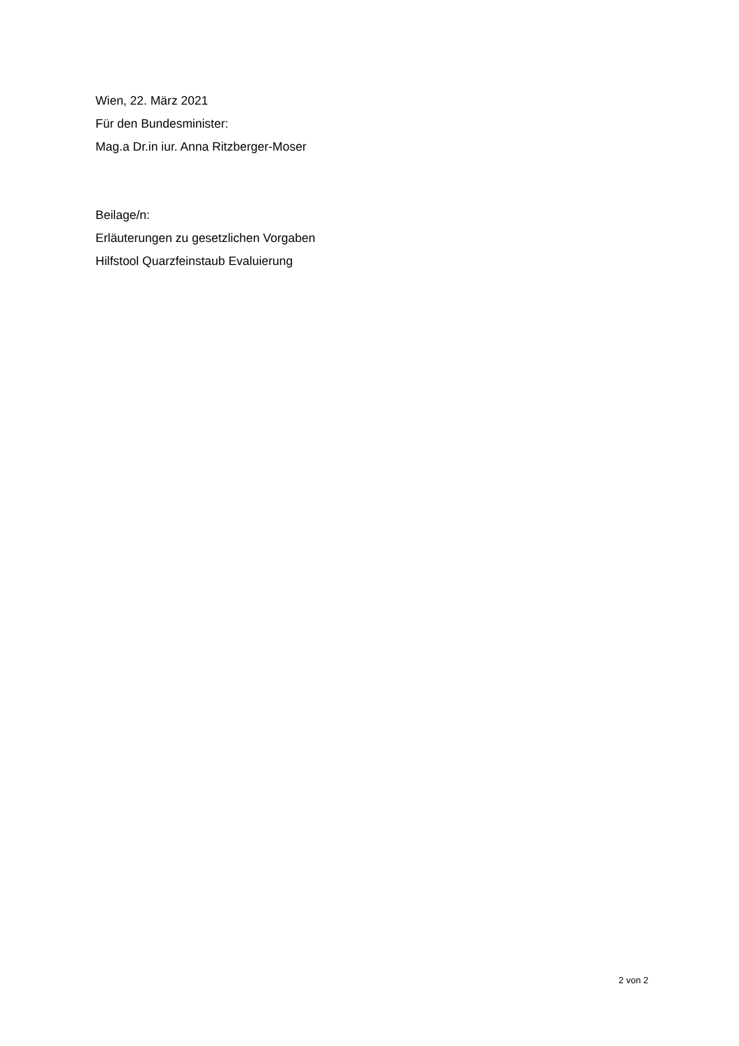Wien, 22. März 2021
Für den Bundesminister:
Mag.a Dr.in iur. Anna Ritzberger-Moser
Beilage/n:
Erläuterungen zu gesetzlichen Vorgaben
Hilfstool Quarzfeinstaub Evaluierung
2 von 2